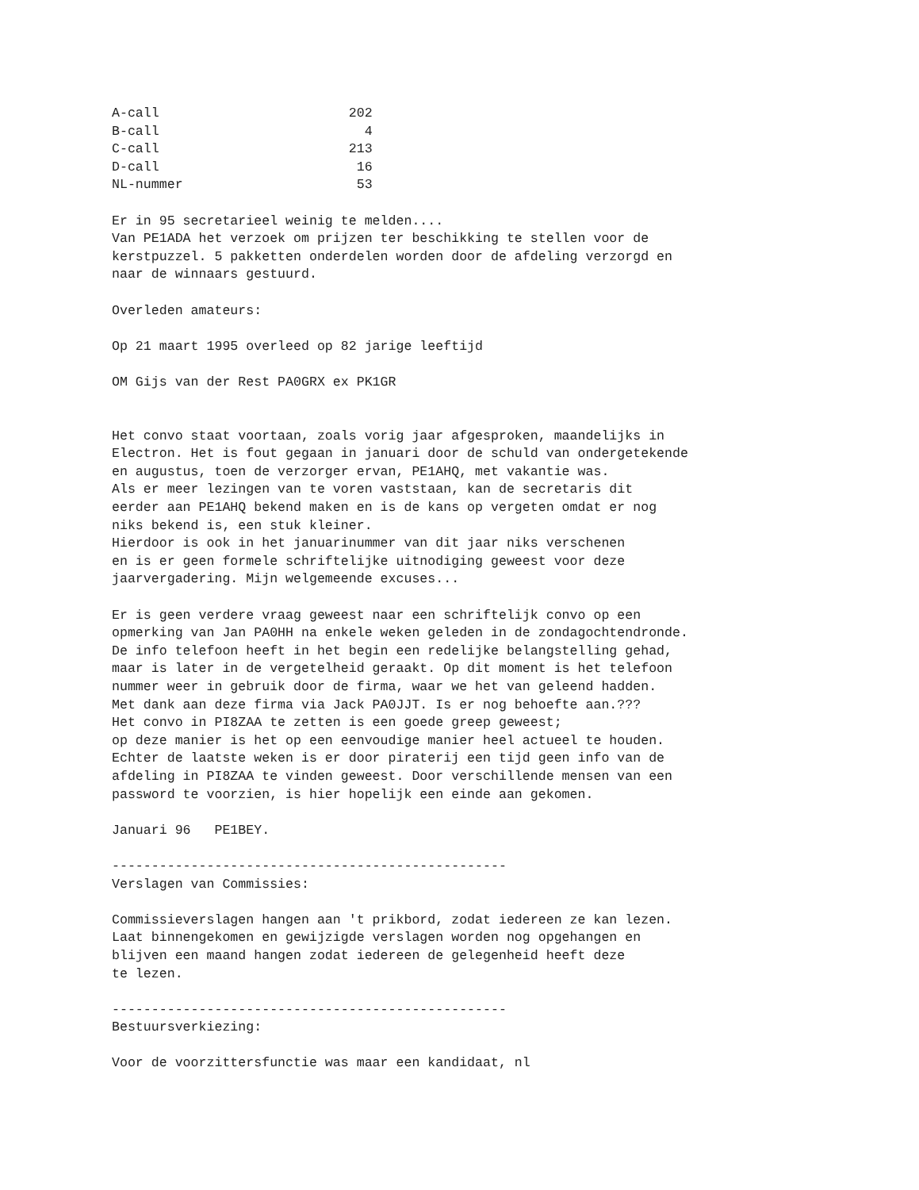A-call                        202
B-call                          4
C-call                        213
D-call                         16
NL-nummer                      53

Er in 95 secretarieel weinig te melden....
Van PE1ADA het verzoek om prijzen ter beschikking te stellen voor de
kerstpuzzel. 5 pakketten onderdelen worden door de afdeling verzorgd en
naar de winnaars gestuurd.

Overleden amateurs:

Op 21 maart 1995 overleed op 82 jarige leeftijd

OM Gijs van der Rest PA0GRX ex PK1GR


Het convo staat voortaan, zoals vorig jaar afgesproken, maandelijks in
Electron. Het is fout gegaan in januari door de schuld van ondergetekende
en augustus, toen de verzorger ervan, PE1AHQ, met vakantie was.
Als er meer lezingen van te voren vaststaan, kan de secretaris dit
eerder aan PE1AHQ bekend maken en is de kans op vergeten omdat er nog
niks bekend is, een stuk kleiner.
Hierdoor is ook in het januarinummer van dit jaar niks verschenen
en is er geen formele schriftelijke uitnodiging geweest voor deze
jaarvergadering. Mijn welgemeende excuses...

Er is geen verdere vraag geweest naar een schriftelijk convo op een
opmerking van Jan PA0HH na enkele weken geleden in de zondagochtendronde.
De info telefoon heeft in het begin een redelijke belangstelling gehad,
maar is later in de vergetelheid geraakt. Op dit moment is het telefoon
nummer weer in gebruik door de firma, waar we het van geleend hadden.
Met dank aan deze firma via Jack PA0JJT. Is er nog behoefte aan.???
Het convo in PI8ZAA te zetten is een goede greep geweest;
op deze manier is het op een eenvoudige manier heel actueel te houden.
Echter de laatste weken is er door piraterij een tijd geen info van de
afdeling in PI8ZAA te vinden geweest. Door verschillende mensen van een
password te voorzien, is hier hopelijk een einde aan gekomen.

Januari 96   PE1BEY.

--------------------------------------------------
Verslagen van Commissies:

Commissieverslagen hangen aan 't prikbord, zodat iedereen ze kan lezen.
Laat binnengekomen en gewijzigde verslagen worden nog opgehangen en
blijven een maand hangen zodat iedereen de gelegenheid heeft deze
te lezen.

--------------------------------------------------
Bestuursverkiezing:

Voor de voorzittersfunctie was maar een kandidaat, nl